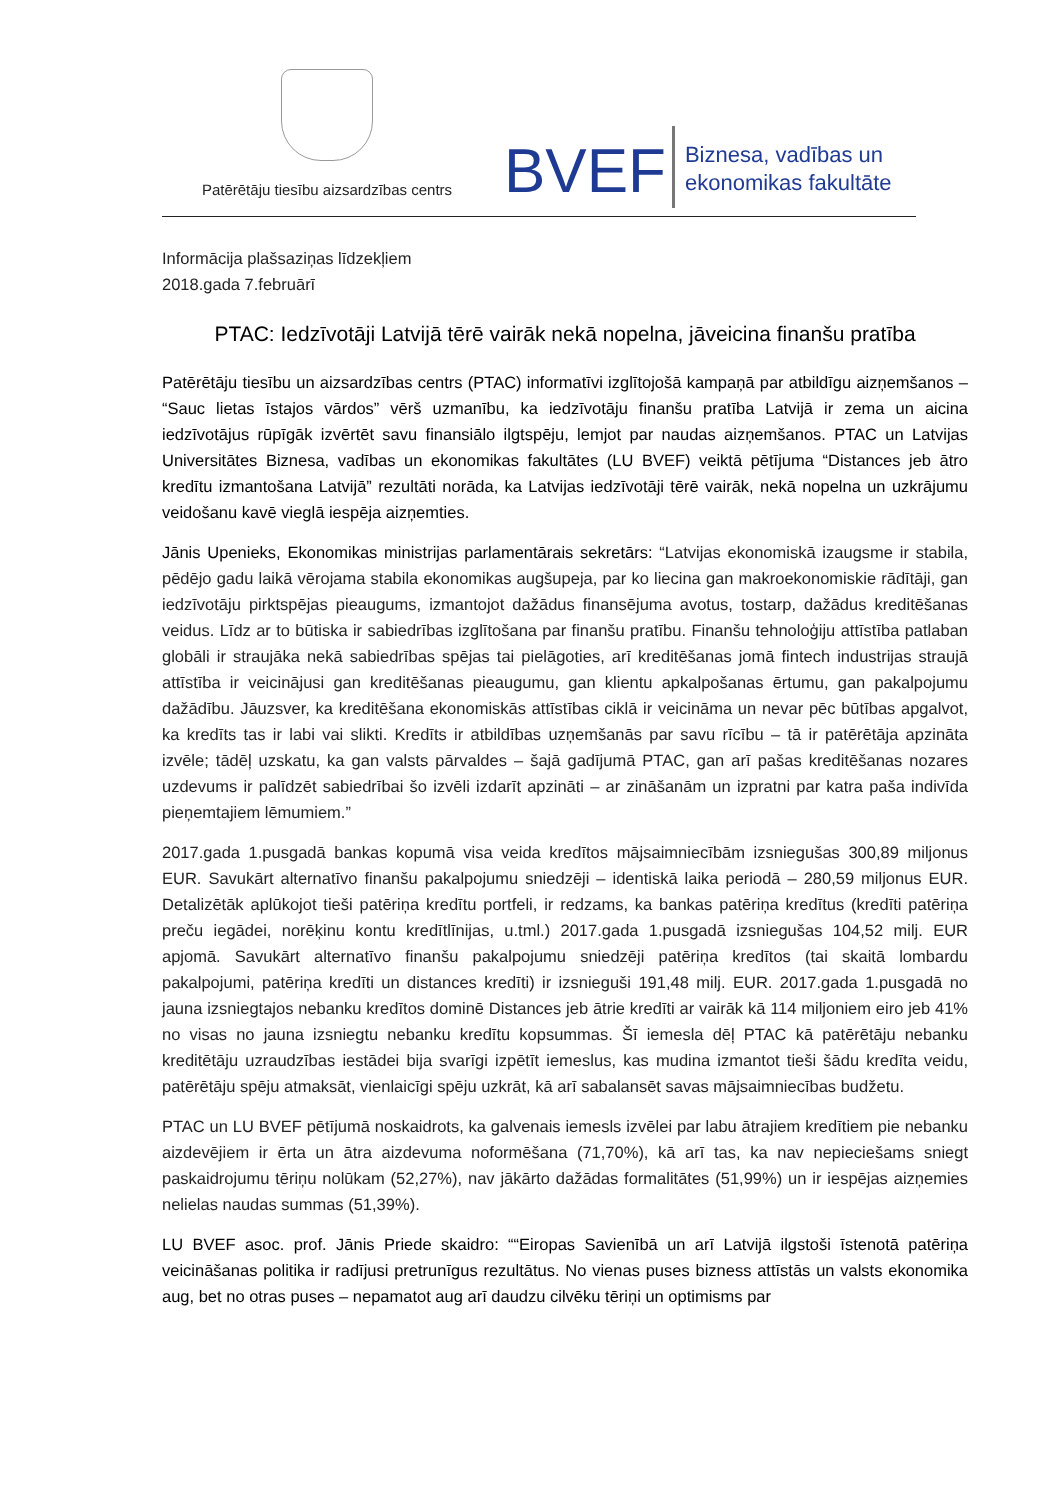Patērētāju tiesību aizsardzības centrs
BVEF
Biznesa, vadības un
ekonomikas fakultāte
Informācija plašsaziņas līdzekļiem
2018.gada 7.februārī
PTAC: Iedzīvotāji Latvijā tērē vairāk nekā nopelna, jāveicina finanšu pratība
Patērētāju tiesību un aizsardzības centrs (PTAC) informatīvi izglītojošā kampaņā par atbildīgu aizņemšanos – “Sauc lietas īstajos vārdos” vērš uzmanību, ka iedzīvotāju finanšu pratība Latvijā ir zema un aicina iedzīvotājus rūpīgāk izvērtēt savu finansiālo ilgtspēju, lemjot par naudas aizņemšanos. PTAC un Latvijas Universitātes Biznesa, vadības un ekonomikas fakultātes (LU BVEF) veiktā pētījuma “Distances jeb ātro kredītu izmantošana Latvijā” rezultāti norāda, ka Latvijas iedzīvotāji tērē vairāk, nekā nopelna un uzkrājumu veidošanu kavē vieglā iespēja aizņemties.
Jānis Upenieks, Ekonomikas ministrijas parlamentārais sekretārs: “Latvijas ekonomiskā izaugsme ir stabila, pēdējo gadu laikā vērojama stabila ekonomikas augšupeja, par ko liecina gan makroekonomiskie rādītāji, gan iedzīvotāju pirktspējas pieaugums, izmantojot dažādus finansējuma avotus, tostarp, dažādus kreditēšanas veidus. Līdz ar to būtiska ir sabiedrības izglītošana par finanšu pratību. Finanšu tehnoloģiju attīstība patlaban globāli ir straujāka nekā sabiedrības spējas tai pielāgoties, arī kreditēšanas jomā fintech industrijas straujā attīstība ir veicinājusi gan kreditēšanas pieaugumu, gan klientu apkalpošanas ērtumu, gan pakalpojumu dažādību. Jāuzsver, ka kreditēšana ekonomiskās attīstības ciklā ir veicināma un nevar pēc būtības apgalvot, ka kredīts tas ir labi vai slikti. Kredīts ir atbildības uzņemšanās par savu rīcību – tā ir patērētāja apzināta izvēle; tādēļ uzskatu, ka gan valsts pārvaldes – šajā gadījumā PTAC, gan arī pašas kreditēšanas nozares uzdevums ir palīdzēt sabiedrībai šo izvēli izdarīt apzināti – ar zināšanām un izpratni par katra paša indivīda pieņemtajiem lēmumiem.”
2017.gada 1.pusgadā bankas kopumā visa veida kredītos mājsaimniecībām izsniegušas 300,89 miljonus EUR. Savukārt alternatīvo finanšu pakalpojumu sniedzēji – identiskā laika periodā – 280,59 miljonus EUR. Detalizētāk aplūkojot tieši patēriņa kredītu portfeli, ir redzams, ka bankas patēriņa kredītus (kredīti patēriņa preču iegādei, norēķinu kontu kredītlīnijas, u.tml.) 2017.gada 1.pusgadā izsniegušas 104,52 milj. EUR apjomā. Savukārt alternatīvo finanšu pakalpojumu sniedzēji patēriņa kredītos (tai skaitā lombardu pakalpojumi, patēriņa kredīti un distances kredīti) ir izsnieguši 191,48 milj. EUR. 2017.gada 1.pusgadā no jauna izsniegtajos nebanku kredītos dominē Distances jeb ātrie kredīti ar vairāk kā 114 miljoniem eiro jeb 41% no visas no jauna izsniegtu nebanku kredītu kopsummas. Šī iemesla dēļ PTAC kā patērētāju nebanku kreditētāju uzraudzības iestādei bija svarīgi izpētīt iemeslus, kas mudina izmantot tieši šādu kredīta veidu, patērētāju spēju atmaksāt, vienlaicīgi spēju uzkrāt, kā arī sabalansēt savas mājsaimniecības budžetu.
PTAC un LU BVEF pētījumā noskaidrots, ka galvenais iemesls izvēlei par labu ātrajiem kredītiem pie nebanku aizdevējiem ir ērta un ātra aizdevuma noformēšana (71,70%), kā arī tas, ka nav nepieciešams sniegt paskaidrojumu tēriņu nolūkam (52,27%), nav jākārto dažādas formalitātes (51,99%) un ir iespējas aizņemies nelielas naudas summas (51,39%).
LU BVEF asoc. prof. Jānis Priede skaidro: ““Eiropas Savienībā un arī Latvijā ilgstoši īstenotā patēriņa veicināšanas politika ir radījusi pretrunīgus rezultātus. No vienas puses bizness attīstās un valsts ekonomika aug, bet no otras puses – nepamatot aug arī daudzu cilvēku tēriņi un optimisms par